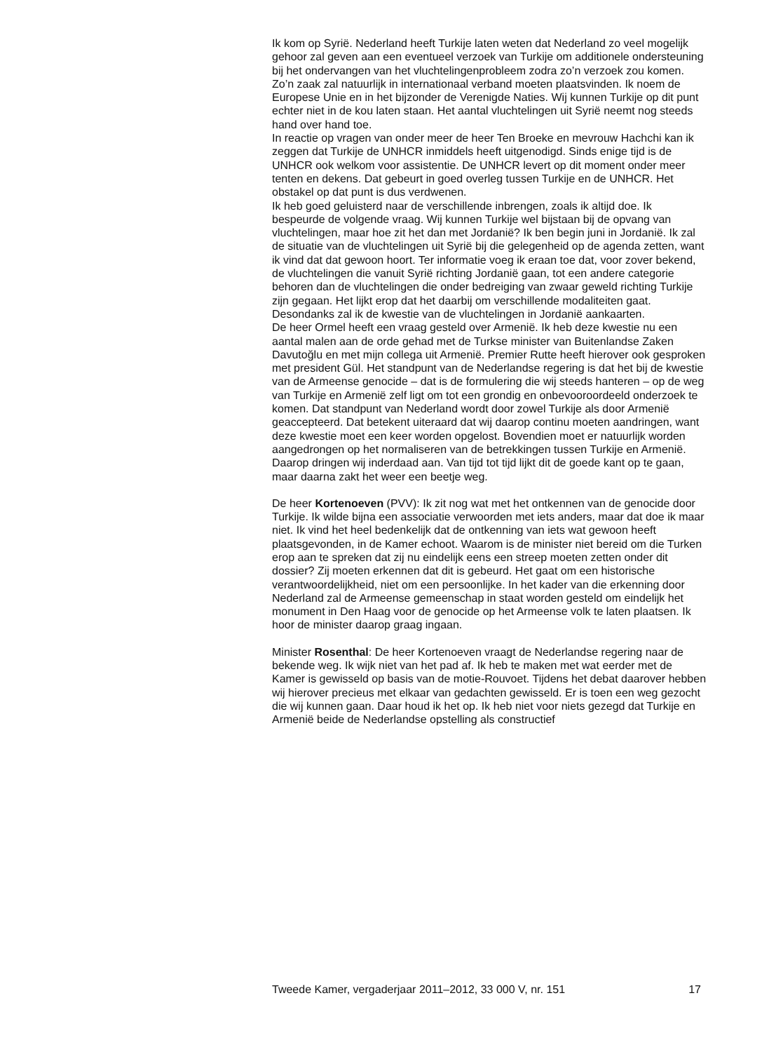Ik kom op Syrië. Nederland heeft Turkije laten weten dat Nederland zo veel mogelijk gehoor zal geven aan een eventueel verzoek van Turkije om additionele ondersteuning bij het ondervangen van het vluchtelingenprobleem zodra zo’n verzoek zou komen. Zo’n zaak zal natuurlijk in internationaal verband moeten plaatsvinden. Ik noem de Europese Unie en in het bijzonder de Verenigde Naties. Wij kunnen Turkije op dit punt echter niet in de kou laten staan. Het aantal vluchtelingen uit Syrië neemt nog steeds hand over hand toe.
In reactie op vragen van onder meer de heer Ten Broeke en mevrouw Hachchi kan ik zeggen dat Turkije de UNHCR inmiddels heeft uitgenodigd. Sinds enige tijd is de UNHCR ook welkom voor assistentie. De UNHCR levert op dit moment onder meer tenten en dekens. Dat gebeurt in goed overleg tussen Turkije en de UNHCR. Het obstakel op dat punt is dus verdwenen.
Ik heb goed geluisterd naar de verschillende inbrengen, zoals ik altijd doe. Ik bespeurde de volgende vraag. Wij kunnen Turkije wel bijstaan bij de opvang van vluchtelingen, maar hoe zit het dan met Jordanië? Ik ben begin juni in Jordanië. Ik zal de situatie van de vluchtelingen uit Syrië bij die gelegenheid op de agenda zetten, want ik vind dat dat gewoon hoort. Ter informatie voeg ik eraan toe dat, voor zover bekend, de vluchtelingen die vanuit Syrië richting Jordanië gaan, tot een andere categorie behoren dan de vluchtelingen die onder bedreiging van zwaar geweld richting Turkije zijn gegaan. Het lijkt erop dat het daarbij om verschillende modaliteiten gaat. Desondanks zal ik de kwestie van de vluchtelingen in Jordanië aankaarten.
De heer Ormel heeft een vraag gesteld over Armenië. Ik heb deze kwestie nu een aantal malen aan de orde gehad met de Turkse minister van Buitenlandse Zaken Davutoğlu en met mijn collega uit Armenië. Premier Rutte heeft hierover ook gesproken met president Gül. Het standpunt van de Nederlandse regering is dat het bij de kwestie van de Armeense genocide – dat is de formulering die wij steeds hanteren – op de weg van Turkije en Armenië zelf ligt om tot een grondig en onbevooroordeeld onderzoek te komen. Dat standpunt van Nederland wordt door zowel Turkije als door Armenië geaccepteerd. Dat betekent uiteraard dat wij daarop continu moeten aandringen, want deze kwestie moet een keer worden opgelost. Bovendien moet er natuurlijk worden aangedrongen op het normaliseren van de betrekkingen tussen Turkije en Armenië. Daarop dringen wij inderdaad aan. Van tijd tot tijd lijkt dit de goede kant op te gaan, maar daarna zakt het weer een beetje weg.
De heer Kortenoeven (PVV): Ik zit nog wat met het ontkennen van de genocide door Turkije. Ik wilde bijna een associatie verwoorden met iets anders, maar dat doe ik maar niet. Ik vind het heel bedenkelijk dat de ontkenning van iets wat gewoon heeft plaatsgevonden, in de Kamer echoot. Waarom is de minister niet bereid om die Turken erop aan te spreken dat zij nu eindelijk eens een streep moeten zetten onder dit dossier? Zij moeten erkennen dat dit is gebeurd. Het gaat om een historische verantwoordelijkheid, niet om een persoonlijke. In het kader van die erkenning door Nederland zal de Armeense gemeenschap in staat worden gesteld om eindelijk het monument in Den Haag voor de genocide op het Armeense volk te laten plaatsen. Ik hoor de minister daarop graag ingaan.
Minister Rosenthal: De heer Kortenoeven vraagt de Nederlandse regering naar de bekende weg. Ik wijk niet van het pad af. Ik heb te maken met wat eerder met de Kamer is gewisseld op basis van de motie-Rouvoet. Tijdens het debat daarover hebben wij hierover precieus met elkaar van gedachten gewisseld. Er is toen een weg gezocht die wij kunnen gaan. Daar houd ik het op. Ik heb niet voor niets gezegd dat Turkije en Armenië beide de Nederlandse opstelling als constructief
Tweede Kamer, vergaderjaar 2011–2012, 33 000 V, nr. 151 17